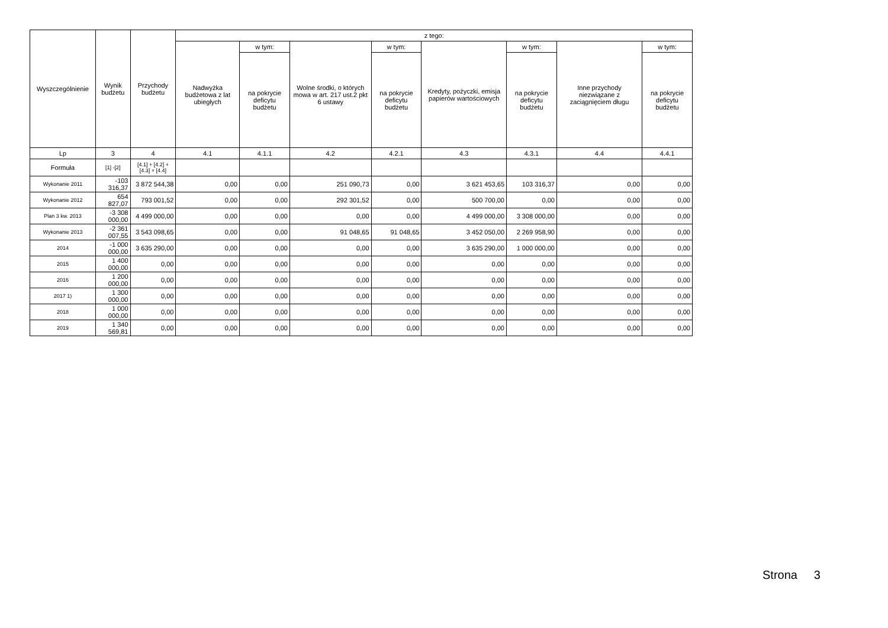| Wyszczególnienie | Wynik budżetu | Przychody budżetu | z tego: | | | | | | | |
| --- | --- | --- | --- | --- | --- | --- | --- | --- | --- | --- |
| | | | Nadwyżka budżetowa z lat ubiegłych | w tym: | Wolne środki, o których mowa w art. 217 ust.2 pkt 6 ustawy | w tym: | Kredyty, pożyczki, emisja papierów wartościowych | w tym: | Inne przychody niezwiązane z zaciągnięciem długu | w tym: |
| | | | | na pokrycie deficytu budżetu | | na pokrycie deficytu budżetu | | na pokrycie deficytu budżetu | | na pokrycie deficytu budżetu |
| Lp | 3 | 4 | 4.1 | 4.1.1 | 4.2 | 4.2.1 | 4.3 | 4.3.1 | 4.4 | 4.4.1 |
| Formuła | [1] -[2] | [4.1] + [4.2] + [4.3] + [4.4] | | | | | | | | |
| Wykonanie 2011 | -103 316,37 | 3 872 544,38 | 0,00 | 0,00 | 251 090,73 | 0,00 | 3 621 453,65 | 103 316,37 | 0,00 | 0,00 |
| Wykonanie 2012 | 654 827,07 | 793 001,52 | 0,00 | 0,00 | 292 301,52 | 0,00 | 500 700,00 | 0,00 | 0,00 | 0,00 |
| Plan 3 kw. 2013 | -3 308 000,00 | 4 499 000,00 | 0,00 | 0,00 | 0,00 | 0,00 | 4 499 000,00 | 3 308 000,00 | 0,00 | 0,00 |
| Wykonanie 2013 | -2 361 007,55 | 3 543 098,65 | 0,00 | 0,00 | 91 048,65 | 91 048,65 | 3 452 050,00 | 2 269 958,90 | 0,00 | 0,00 |
| 2014 | -1 000 000,00 | 3 635 290,00 | 0,00 | 0,00 | 0,00 | 0,00 | 3 635 290,00 | 1 000 000,00 | 0,00 | 0,00 |
| 2015 | 1 400 000,00 | 0,00 | 0,00 | 0,00 | 0,00 | 0,00 | 0,00 | 0,00 | 0,00 | 0,00 |
| 2016 | 1 200 000,00 | 0,00 | 0,00 | 0,00 | 0,00 | 0,00 | 0,00 | 0,00 | 0,00 | 0,00 |
| 2017 1) | 1 300 000,00 | 0,00 | 0,00 | 0,00 | 0,00 | 0,00 | 0,00 | 0,00 | 0,00 | 0,00 |
| 2018 | 1 000 000,00 | 0,00 | 0,00 | 0,00 | 0,00 | 0,00 | 0,00 | 0,00 | 0,00 | 0,00 |
| 2019 | 1 340 569,81 | 0,00 | 0,00 | 0,00 | 0,00 | 0,00 | 0,00 | 0,00 | 0,00 | 0,00 |
Strona 3